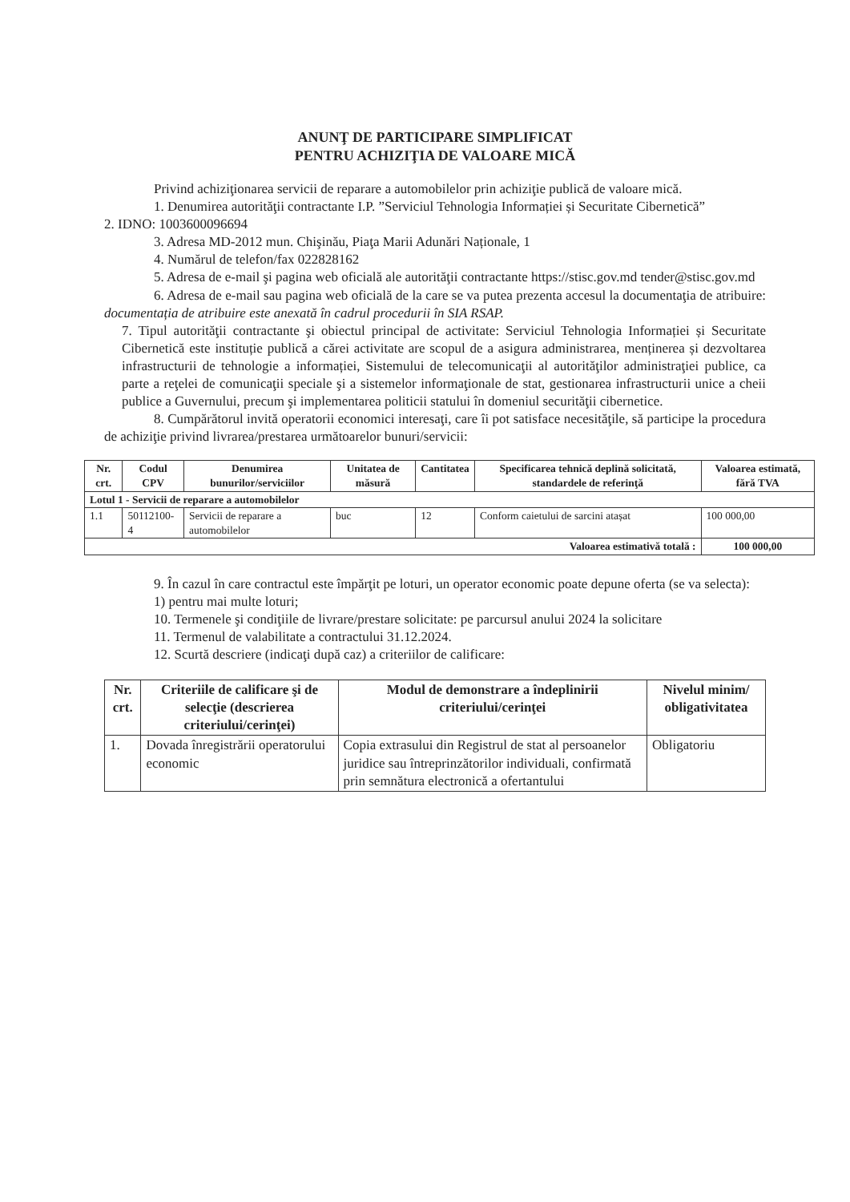ANUNŢ DE PARTICIPARE SIMPLIFICAT
PENTRU ACHIZIŢIA DE VALOARE MICĂ
Privind achiziţionarea servicii de reparare a automobilelor prin achiziţie publică de valoare mică.
1. Denumirea autorităţii contractante I.P. ”Serviciul Tehnologia Informației și Securitate Cibernetică”
2. IDNO: 1003600096694
3. Adresa MD-2012 mun. Chişinău, Piaţa Marii Adunări Naționale, 1
4. Numărul de telefon/fax 022828162
5. Adresa de e-mail şi pagina web oficială ale autorităţii contractante https://stisc.gov.md tender@stisc.gov.md
6. Adresa de e-mail sau pagina web oficială de la care se va putea prezenta accesul la documentaţia de atribuire: documentația de atribuire este anexată în cadrul procedurii în SIA RSAP.
7. Tipul autorităţii contractante şi obiectul principal de activitate: Serviciul Tehnologia Informației și Securitate Cibernetică este instituție publică a cărei activitate are scopul de a asigura administrarea, menținerea și dezvoltarea infrastructurii de tehnologie a informației, Sistemului de telecomunicaţii al autorităţilor administraţiei publice, ca parte a reţelei de comunicaţii speciale şi a sistemelor informaţionale de stat, gestionarea infrastructurii unice a cheii publice a Guvernului, precum şi implementarea politicii statului în domeniul securităţii cibernetice.
8. Cumpărătorul invită operatorii economici interesaţi, care îi pot satisface necesităţile, să participe la procedura de achiziţie privind livrarea/prestarea următoarelor bunuri/servicii:
| Nr. crt. | Codul CPV | Denumirea bunurilor/serviciilor | Unitatea de măsură | Cantitatea | Specificarea tehnică deplină solicitată, standardele de referinţă | Valoarea estimată, fără TVA |
| --- | --- | --- | --- | --- | --- | --- |
| Lotul 1 - Servicii de reparare a automobilelor | | | | | | |
| 1.1 | 50112100-4 | Servicii de reparare a automobilelor | buc | 12 | Conform caietului de sarcini atașat | 100 000,00 |
| Valoarea estimativă totală : | | | | | | 100 000,00 |
9. În cazul în care contractul este împărţit pe loturi, un operator economic poate depune oferta (se va selecta):
1) pentru mai multe loturi;
10. Termenele şi condiţiile de livrare/prestare solicitate: pe parcursul anului 2024 la solicitare
11. Termenul de valabilitate a contractului 31.12.2024.
12. Scurtă descriere (indicaţi după caz) a criteriilor de calificare:
| Nr. crt. | Criteriile de calificare şi de selecţie (descrierea criteriului/cerinţei) | Modul de demonstrare a îndeplinirii criteriului/cerinţei | Nivelul minim/ obligativitatea |
| --- | --- | --- | --- |
| 1. | Dovada înregistrării operatorului economic | Copia extrasului din Registrul de stat al persoanelor juridice sau întreprinzătorilor individuali, confirmată prin semnătura electronică a ofertantului | Obligatoriu |